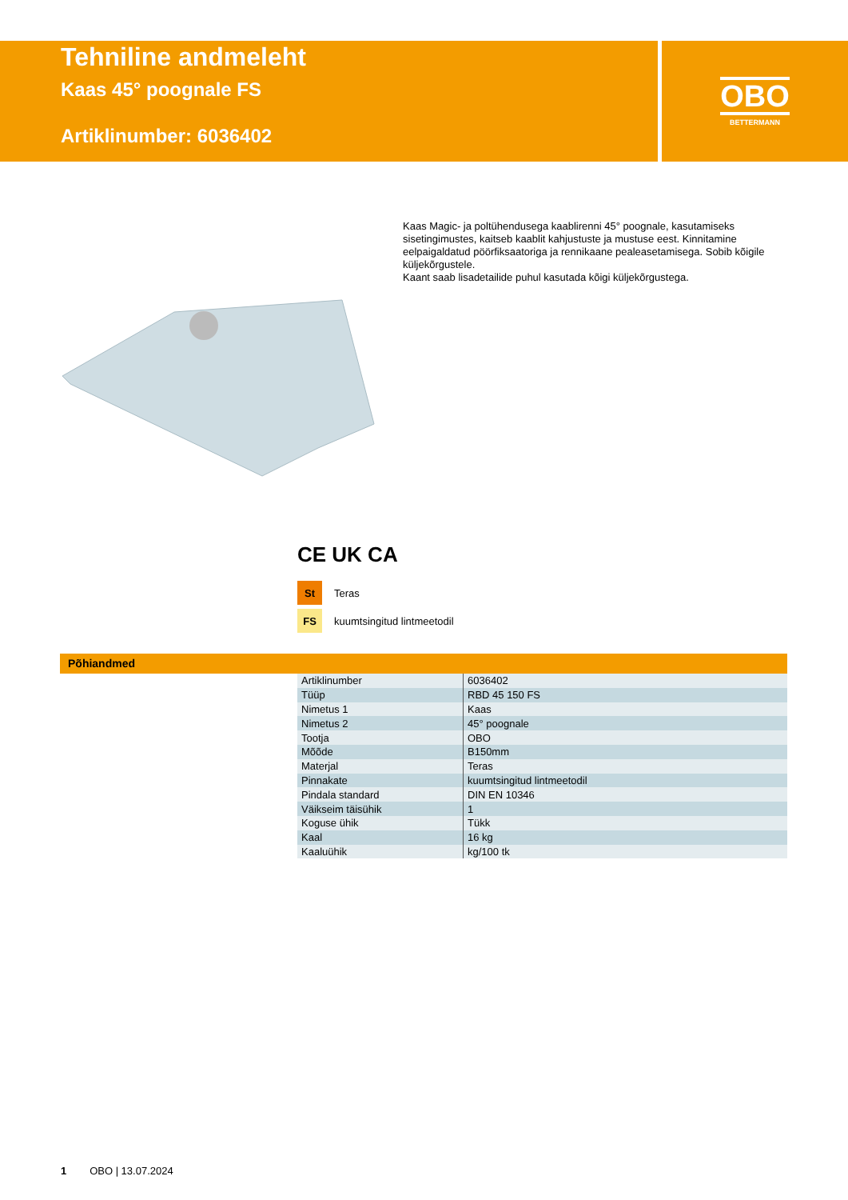Tehniline andmeleht
Kaas 45° poognale FS
Artiklinumber: 6036402
OBO
BETTERMANN
Kaas Magic- ja poltühendusega kaablirenni 45° poognale, kasutamiseks sisetingimustes, kaitseb kaablit kahjustuste ja mustuse eest. Kinnitamine eelpaigaldatud pöörfiksaatoriga ja rennikaane pealeasetamisega. Sobib kõigile küljekõrgustele.
Kaant saab lisadetailide puhul kasutada kõigi küljekõrgustega.
CE UK CA
St Teras
FS kuumtsingitud lintmeetodil
Põhiandmed
| Artiklinumber | 6036402 |
| Tüüp | RBD 45 150 FS |
| Nimetus 1 | Kaas |
| Nimetus 2 | 45° poognale |
| Tootja | OBO |
| Mõõde | B150mm |
| Materjal | Teras |
| Pinnakate | kuumtsingitud lintmeetodil |
| Pindala standard | DIN EN 10346 |
| Väikseim täisühik | 1 |
| Koguse ühik | Tükk |
| Kaal | 16 kg |
| Kaaluühik | kg/100 tk |
1 OBO | 13.07.2024